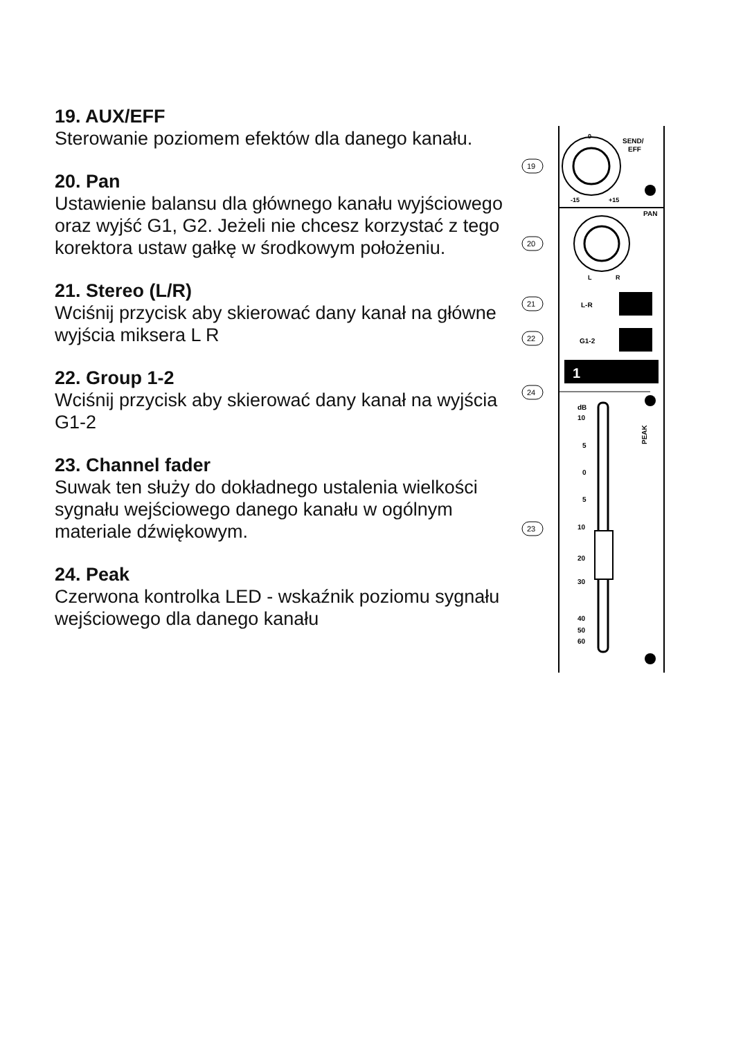19. AUX/EFF
Sterowanie poziomem efektów dla danego kanału.
20. Pan
Ustawienie balansu dla głównego kanału wyjściowego oraz wyjść G1, G2. Jeżeli nie chcesz korzystać z tego korektora ustaw gałkę w środkowym położeniu.
21. Stereo (L/R)
Wciśnij przycisk aby skierować dany kanał na główne wyjścia miksera L R
22. Group 1-2
Wciśnij przycisk aby skierować dany kanał na wyjścia G1-2
23. Channel fader
Suwak ten służy do dokładnego ustalenia wielkości sygnału wejściowego danego kanału w ogólnym materiale dźwiękowym.
24. Peak
Czerwona kontrolka LED - wskaźnik poziomu sygnału wejściowego dla danego kanału
0
SEND/
EFF
-15
+15
PAN
L
R
L-R
G1-2
1
PEAK
dB
10
5
0
5
10
20
30
40
50
60
19
20
21
22
24
23